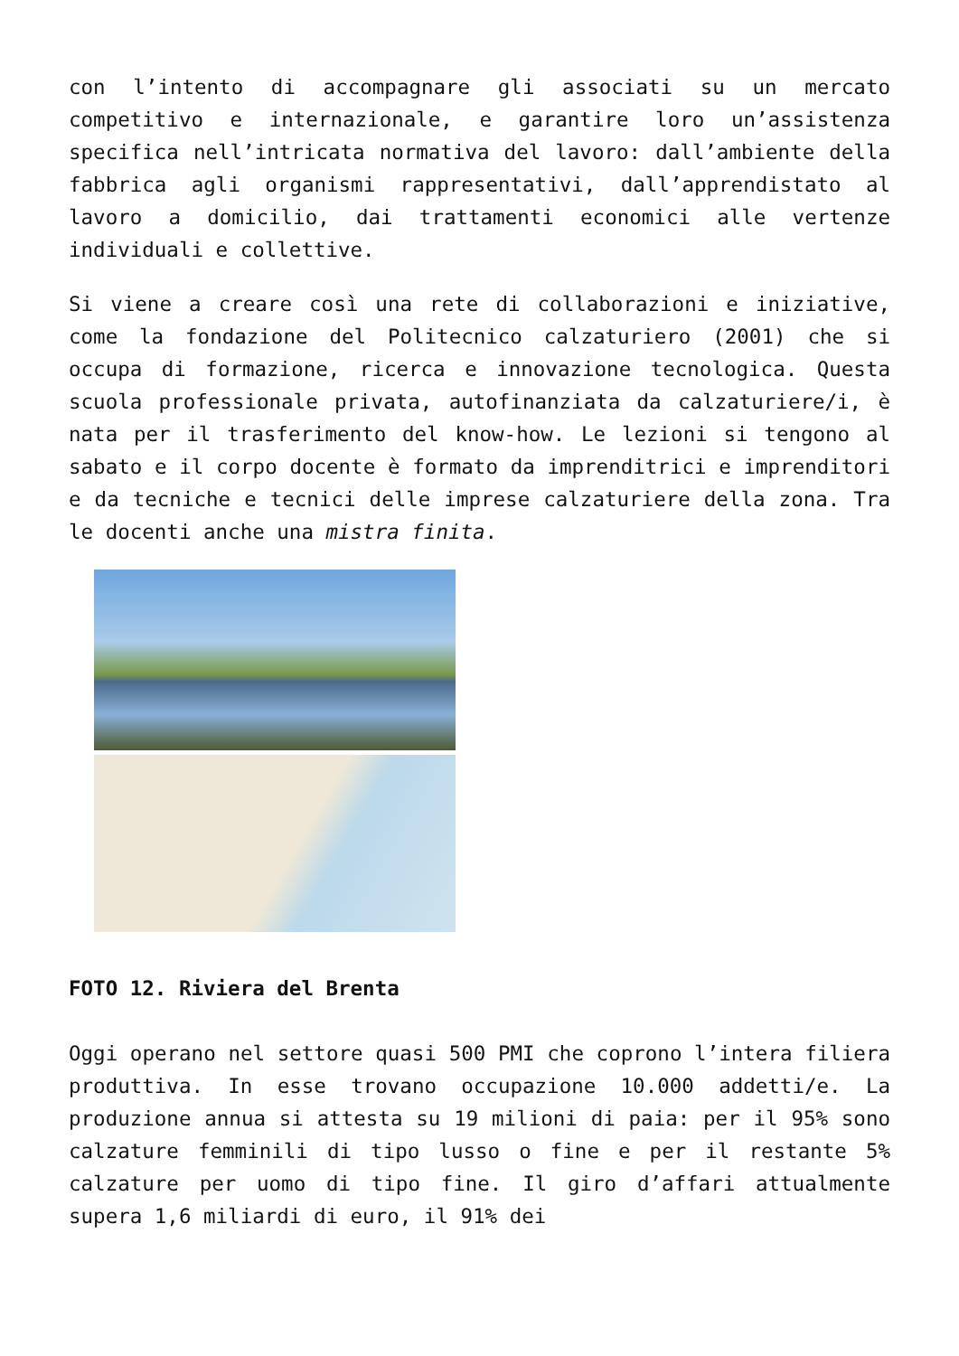con l’intento di accompagnare gli associati su un mercato competitivo e internazionale, e garantire loro un’assistenza specifica nell’intricata normativa del lavoro: dall’ambiente della fabbrica agli organismi rappresentativi, dall’apprendistato al lavoro a domicilio, dai trattamenti economici alle vertenze individuali e collettive.
Si viene a creare così una rete di collaborazioni e iniziative, come la fondazione del Politecnico calzaturiero (2001) che si occupa di formazione, ricerca e innovazione tecnologica. Questa scuola professionale privata, autofinanziata da calzaturiere/i, è nata per il trasferimento del know-how. Le lezioni si tengono al sabato e il corpo docente è formato da imprenditrici e imprenditori e da tecniche e tecnici delle imprese calzaturiere della zona. Tra le docenti anche una mistra finita.
FOTO 12. Riviera del Brenta
Oggi operano nel settore quasi 500 PMI che coprono l’intera filiera produttiva. In esse trovano occupazione 10.000 addetti/e. La produzione annua si attesta su 19 milioni di paia: per il 95% sono calzature femminili di tipo lusso o fine e per il restante 5% calzature per uomo di tipo fine. Il giro d’affari attualmente supera 1,6 miliardi di euro, il 91% dei